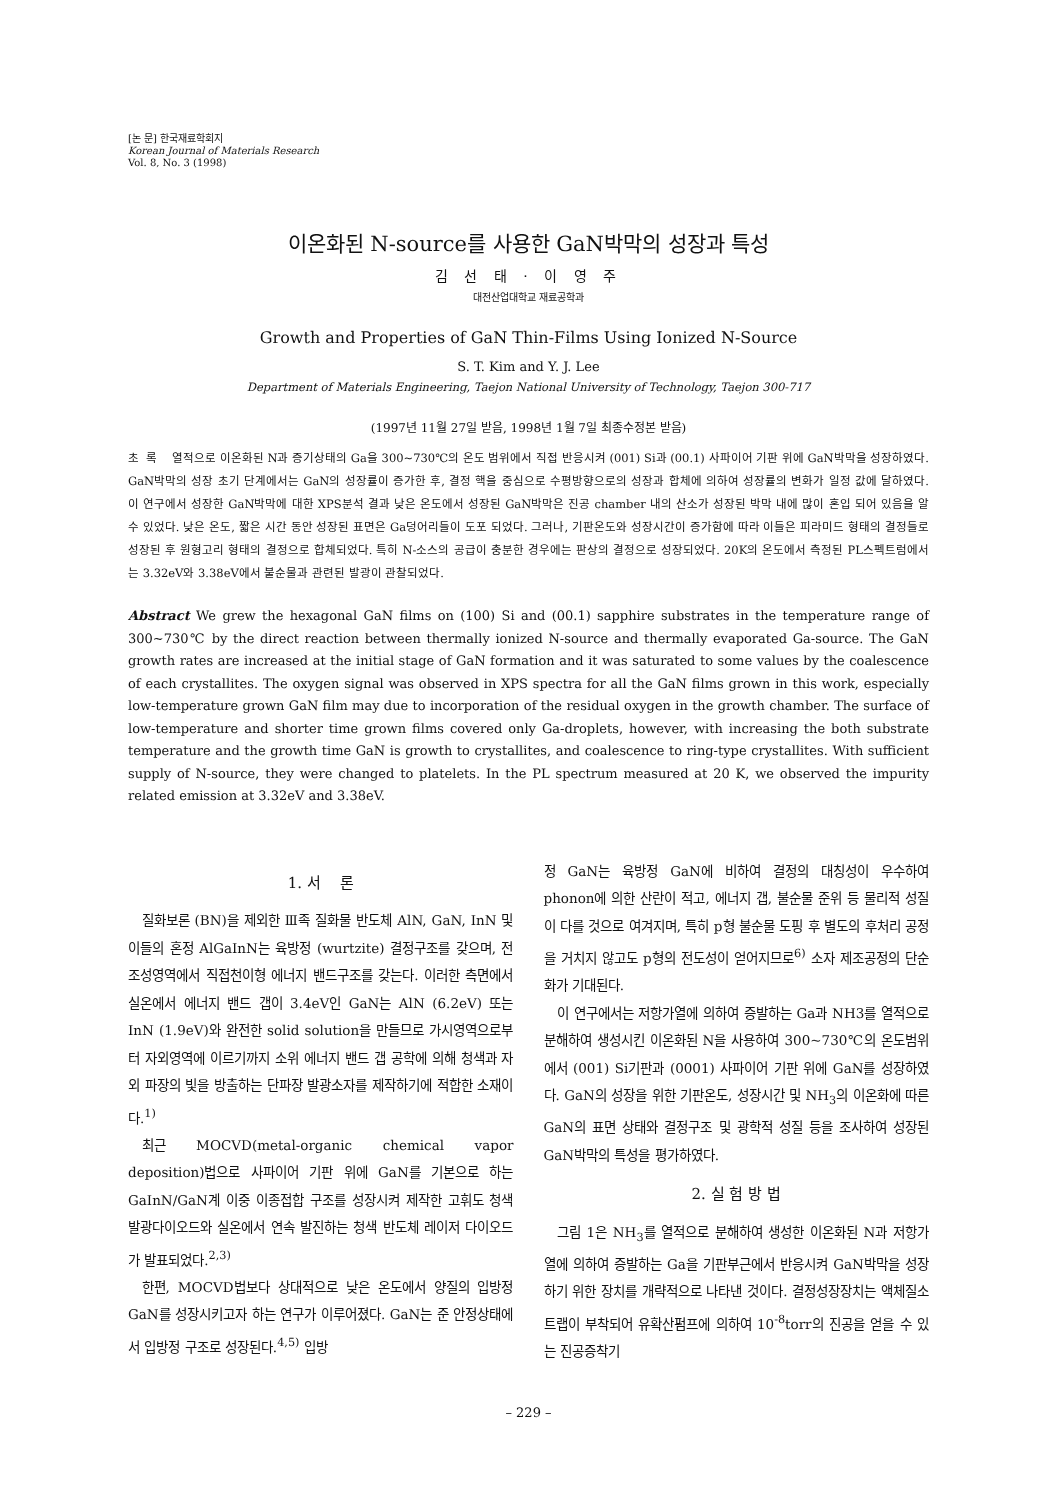[논 문] 한국재료학회지
Korean Journal of Materials Research
Vol. 8, No. 3 (1998)
이온화된 N-source를 사용한 GaN박막의 성장과 특성
김 선 태 · 이 영 주
대전산업대학교 재료공학과
Growth and Properties of GaN Thin-Films Using Ionized N-Source
S. T. Kim and Y. J. Lee
Department of Materials Engineering, Taejon National University of Technology, Taejon 300-717
(1997년 11월 27일 받음, 1998년 1월 7일 최종수정본 받음)
초 록 열적으로 이온화된 N과 증기상태의 Ga을 300~730℃의 온도 범위에서 직접 반응시켜 (001) Si과 (00.1) 사파이어 기판 위에 GaN박막을 성장하였다. GaN박막의 성장 초기 단계에서는 GaN의 성장률이 증가한 후, 결정 핵을 중심으로 수평방향으로의 성장과 합체에 의하여 성장률의 변화가 일정 값에 달하였다. 이 연구에서 성장한 GaN박막에 대한 XPS분석 결과 낮은 온도에서 성장된 GaN박막은 진공 chamber 내의 산소가 성장된 박막 내에 많이 혼입 되어 있음을 알 수 있었다. 낮은 온도, 짧은 시간 동안 성장된 표면은 Ga덩어리들이 도포 되었다. 그러나, 기판온도와 성장시간이 증가함에 따라 이들은 피라미드 형태의 결정들로 성장된 후 원형고리 형태의 결정으로 합체되었다. 특히 N-소스의 공급이 충분한 경우에는 판상의 결정으로 성장되었다. 20K의 온도에서 측정된 PL스펙트럼에서는 3.32eV와 3.38eV에서 불순물과 관련된 발광이 관찰되었다.
Abstract We grew the hexagonal GaN films on (100) Si and (00.1) sapphire substrates in the temperature range of 300~730℃ by the direct reaction between thermally ionized N-source and thermally evaporated Ga-source. The GaN growth rates are increased at the initial stage of GaN formation and it was saturated to some values by the coalescence of each crystallites. The oxygen signal was observed in XPS spectra for all the GaN films grown in this work, especially low-temperature grown GaN film may due to incorporation of the residual oxygen in the growth chamber. The surface of low-temperature and shorter time grown films covered only Ga-droplets, however, with increasing the both substrate temperature and the growth time GaN is growth to crystallites, and coalescence to ring-type crystallites. With sufficient supply of N-source, they were changed to platelets. In the PL spectrum measured at 20 K, we observed the impurity related emission at 3.32eV and 3.38eV.
1. 서 론
질화보론 (BN)을 제외한 Ⅲ족 질화물 반도체 AlN, GaN, InN 및 이들의 혼정 AlGaInN는 육방정 (wurtzite) 결정구조를 갖으며, 전 조성영역에서 직접천이형 에너지 밴드구조를 갖는다. 이러한 측면에서 실온에서 에너지 밴드 갭이 3.4eV인 GaN는 AlN (6.2eV) 또는 InN (1.9eV)와 완전한 solid solution을 만들므로 가시영역으로부터 자외영역에 이르기까지 소위 에너지 밴드 갭 공학에 의해 청색과 자외 파장의 빛을 방출하는 단파장 발광소자를 제작하기에 적합한 소재이다.<sup>1)</sup>
최근 MOCVD(metal-organic chemical vapor deposition)법으로 사파이어 기판 위에 GaN를 기본으로 하는 GaInN/GaN계 이중 이종접합 구조를 성장시켜 제작한 고휘도 청색 발광다이오드와 실온에서 연속 발진하는 청색 반도체 레이저 다이오드가 발표되었다.<sup>2,3)</sup>
한편, MOCVD법보다 상대적으로 낮은 온도에서 양질의 입방정 GaN를 성장시키고자 하는 연구가 이루어졌다. GaN는 준 안정상태에서 입방정 구조로 성장된다.<sup>4,5)</sup> 입방
정 GaN는 육방정 GaN에 비하여 결정의 대칭성이 우수하여 phonon에 의한 산란이 적고, 에너지 갭, 불순물 준위 등 물리적 성질이 다를 것으로 여겨지며, 특히 p형 불순물 도핑 후 별도의 후처리 공정을 거치지 않고도 p형의 전도성이 얻어지므로<sup>6)</sup> 소자 제조공정의 단순화가 기대된다.
이 연구에서는 저항가열에 의하여 증발하는 Ga과 NH3를 열적으로 분해하여 생성시킨 이온화된 N을 사용하여 300~730℃의 온도범위에서 (001) Si기판과 (0001) 사파이어 기판 위에 GaN를 성장하였다. GaN의 성장을 위한 기판온도, 성장시간 및 NH<sub>3</sub>의 이온화에 따른 GaN의 표면 상태와 결정구조 및 광학적 성질 등을 조사하여 성장된 GaN박막의 특성을 평가하였다.
2. 실 험 방 법
그림 1은 NH<sub>3</sub>를 열적으로 분해하여 생성한 이온화된 N과 저항가열에 의하여 증발하는 Ga을 기판부근에서 반응시켜 GaN박막을 성장하기 위한 장치를 개략적으로 나타낸 것이다. 결정성장장치는 액체질소트랩이 부착되어 유확산펌프에 의하여 10<sup>-8</sup>torr의 진공을 얻을 수 있는 진공증착기
– 229 –